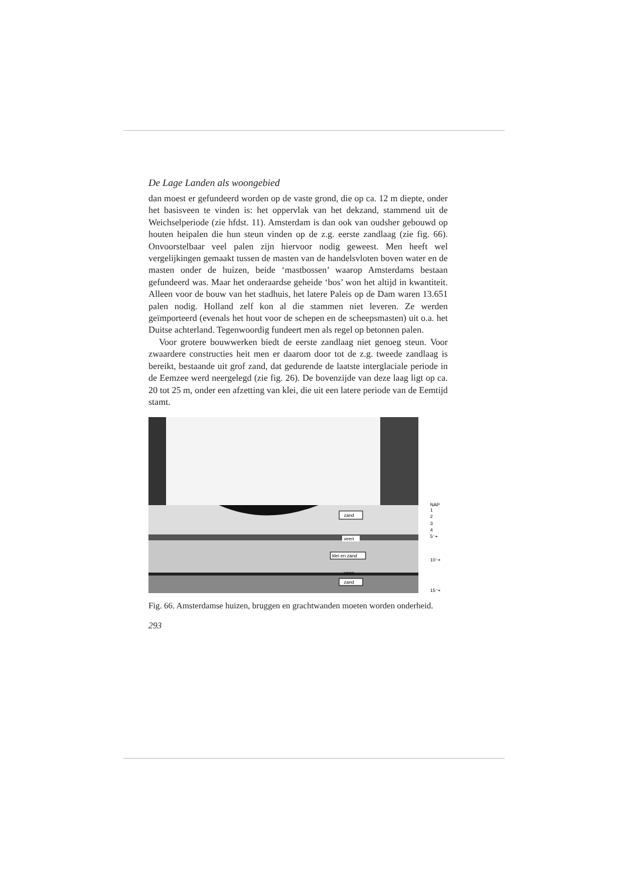De Lage Landen als woongebied
dan moest er gefundeerd worden op de vaste grond, die op ca. 12 m diepte, onder het basisveen te vinden is: het oppervlak van het dekzand, stammend uit de Weichselperiode (zie hfdst. 11). Amsterdam is dan ook van oudsher gebouwd op houten heipalen die hun steun vinden op de z.g. eerste zandlaag (zie fig. 66). Onvoorstelbaar veel palen zijn hiervoor nodig geweest. Men heeft wel vergelijkingen gemaakt tussen de masten van de handelsvloten boven water en de masten onder de huizen, beide ‘mastbossen’ waarop Amsterdams bestaan gefundeerd was. Maar het onderaardse geheide ‘bos’ won het altijd in kwantiteit. Alleen voor de bouw van het stadhuis, het latere Paleis op de Dam waren 13.651 palen nodig. Holland zelf kon al die stammen niet leveren. Ze werden geïmporteerd (evenals het hout voor de schepen en de scheepsmasten) uit o.a. het Duitse achterland. Tegenwoordig fundeert men als regel op betonnen palen.
Voor grotere bouwwerken biedt de eerste zandlaag niet genoeg steun. Voor zwaardere constructies heit men er daarom door tot de z.g. tweede zandlaag is bereikt, bestaande uit grof zand, dat gedurende de laatste interglaciale periode in de Eemzee werd neergelegd (zie fig. 26). De bovenzijde van deze laag ligt op ca. 20 tot 25 m, onder een afzetting van klei, die uit een latere periode van de Eemtijd stamt.
zand
veen
klei en zand
veen
zand
NAP
1
2
3
4
5⁻+
10⁻+
15⁻+
Fig. 66. Amsterdamse huizen, bruggen en grachtwanden moeten worden onderheid.
293